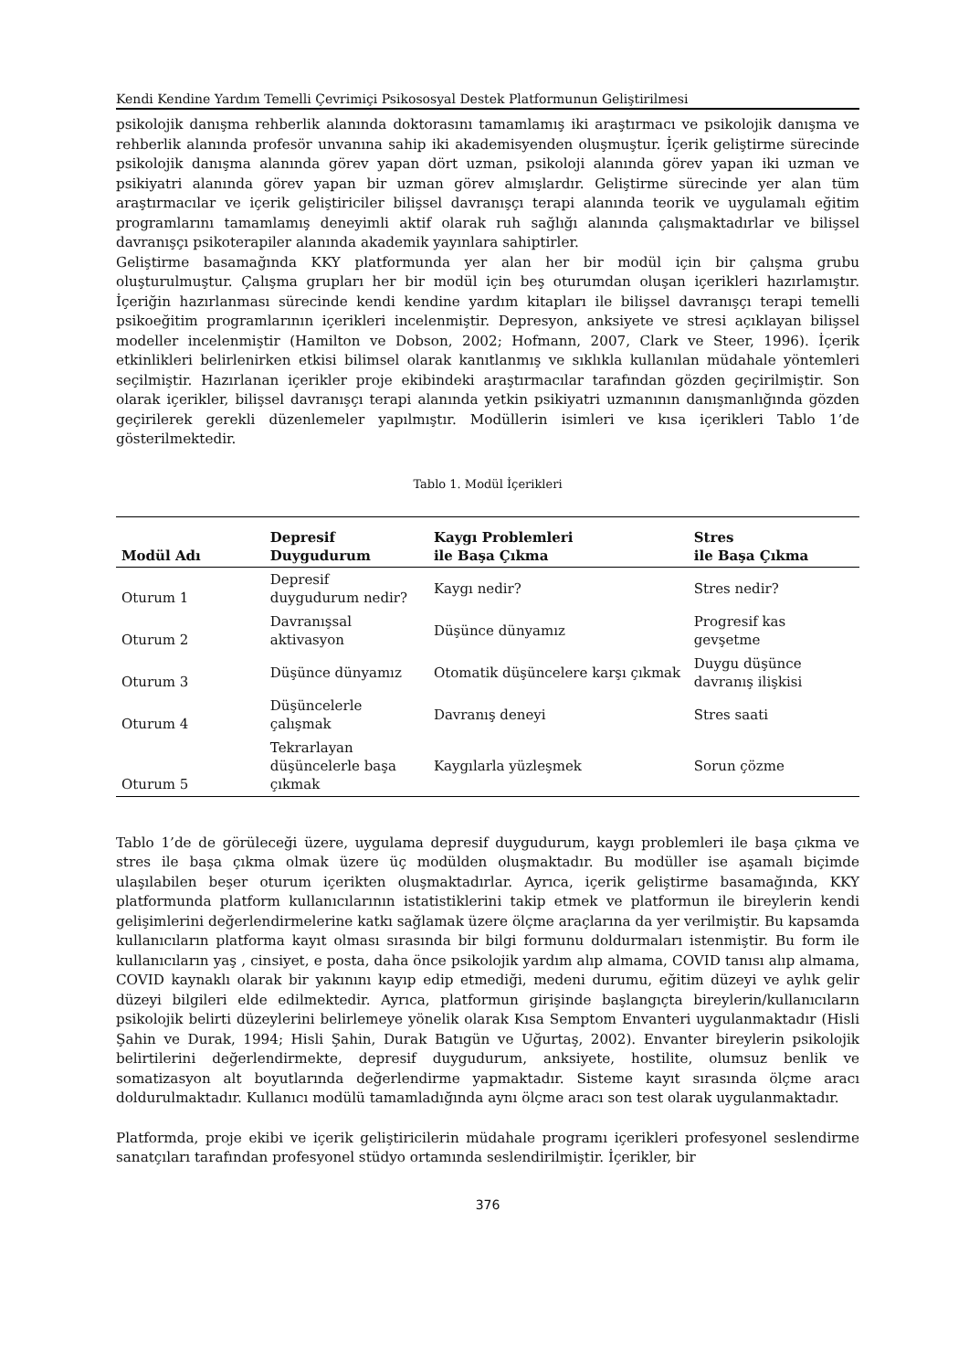Kendi Kendine Yardım Temelli Çevrimiçi Psikososyal Destek Platformunun Geliştirilmesi
psikolojik danışma rehberlik alanında doktorasını tamamlamış iki araştırmacı ve psikolojik danışma ve rehberlik alanında profesör unvanına sahip iki akademisyenden oluşmuştur. İçerik geliştirme sürecinde psikolojik danışma alanında görev yapan dört uzman, psikoloji alanında görev yapan iki uzman ve psikiyatri alanında görev yapan bir uzman görev almışlardır. Geliştirme sürecinde yer alan tüm araştırmacılar ve içerik geliştiriciler bilişsel davranışçı terapi alanında teorik ve uygulamalı eğitim programlarını tamamlamış deneyimli aktif olarak ruh sağlığı alanında çalışmaktadırlar ve bilişsel davranışçı psikoterapiler alanında akademik yayınlara sahiptirler.
Geliştirme basamağında KKY platformunda yer alan her bir modül için bir çalışma grubu oluşturulmuştur. Çalışma grupları her bir modül için beş oturumdan oluşan içerikleri hazırlamıştır. İçeriğin hazırlanması sürecinde kendi kendine yardım kitapları ile bilişsel davranışçı terapi temelli psikoeğitim programlarının içerikleri incelenmiştir. Depresyon, anksiyete ve stresi açıklayan bilişsel modeller incelenmiştir (Hamilton ve Dobson, 2002; Hofmann, 2007, Clark ve Steer, 1996). İçerik etkinlikleri belirlenirken etkisi bilimsel olarak kanıtlanmış ve sıklıkla kullanılan müdahale yöntemleri seçilmiştir. Hazırlanan içerikler proje ekibindeki araştırmacılar tarafından gözden geçirilmiştir. Son olarak içerikler, bilişsel davranışçı terapi alanında yetkin psikiyatri uzmanının danışmanlığında gözden geçirilerek gerekli düzenlemeler yapılmıştır. Modüllerin isimleri ve kısa içerikleri Tablo 1’de gösterilmektedir.
Tablo 1. Modül İçerikleri
| Modül Adı | Depresif Duygudurum | Kaygı Problemleri ile Başa Çıkma | Stres ile Başa Çıkma |
| --- | --- | --- | --- |
| Oturum 1 | Depresif duygudurum nedir? | Kaygı nedir? | Stres nedir? |
| Oturum 2 | Davranışsal aktivasyon | Düşünce dünyamız | Progresif kas gevşetme |
| Oturum 3 | Düşünce dünyamız | Otomatik düşüncelere karşı çıkmak | Duygu düşünce davranış ilişkisi |
| Oturum 4 | Düşüncelerle çalışmak | Davranış deneyi | Stres saati |
| Oturum 5 | Tekrarlayan düşüncelerle başa çıkmak | Kaygılarla yüzleşmek | Sorun çözme |
Tablo 1’de de görüleceği üzere, uygulama depresif duygudurum, kaygı problemleri ile başa çıkma ve stres ile başa çıkma olmak üzere üç modülden oluşmaktadır. Bu modüller ise aşamalı biçimde ulaşılabilen beşer oturum içerikten oluşmaktadırlar. Ayrıca, içerik geliştirme basamağında, KKY platformunda platform kullanıcılarının istatistiklerini takip etmek ve platformun ile bireylerin kendi gelişimlerini değerlendirmelerine katkı sağlamak üzere ölçme araçlarına da yer verilmiştir. Bu kapsamda kullanıcıların platforma kayıt olması sırasında bir bilgi formunu doldurmaları istenmiştir. Bu form ile kullanıcıların yaş , cinsiyet, e posta, daha önce psikolojik yardım alıp almama, COVID tanısı alıp almama, COVID kaynaklı olarak bir yakınını kayıp edip etmediği, medeni durumu, eğitim düzeyi ve aylık gelir düzeyi bilgileri elde edilmektedir. Ayrıca, platformun girişinde başlangıçta bireylerin/kullanıcıların psikolojik belirti düzeylerini belirlemeye yönelik olarak Kısa Semptom Envanteri uygulanmaktadır (Hisli Şahin ve Durak, 1994; Hisli Şahin, Durak Batıgün ve Uğurtaş, 2002). Envanter bireylerin psikolojik belirtilerini değerlendirmekte, depresif duygudurum, anksiyete, hostilite, olumsuz benlik ve somatizasyon alt boyutlarında değerlendirme yapmaktadır. Sisteme kayıt sırasında ölçme aracı doldurulmaktadır. Kullanıcı modülü tamamladığında aynı ölçme aracı son test olarak uygulanmaktadır.
Platformda, proje ekibi ve içerik geliştiricilerin müdahale programı içerikleri profesyonel seslendirme sanatçıları tarafından profesyonel stüdyo ortamında seslendirilmiştir. İçerikler, bir
376